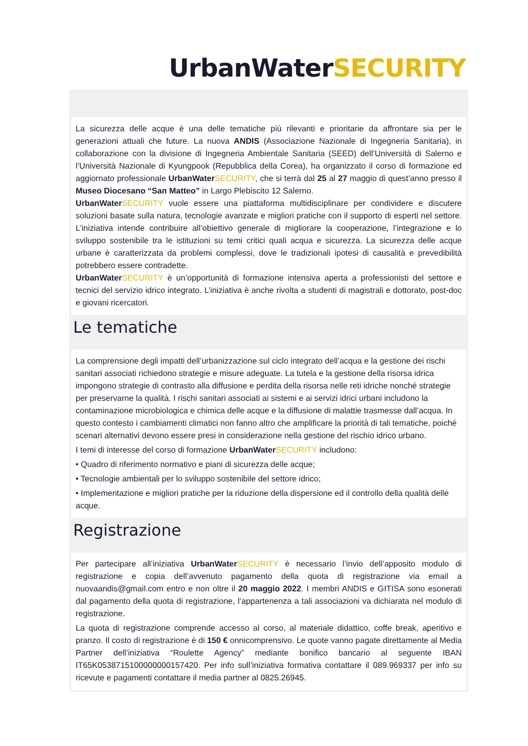UrbanWaterSECURITY
La sicurezza delle acque è una delle tematiche più rilevanti e prioritarie da affrontare sia per le generazioni attuali che future. La nuova ANDIS (Associazione Nazionale di Ingegneria Sanitaria), in collaborazione con la divisione di Ingegneria Ambientale Sanitaria (SEED) dell’Università di Salerno e l’Università Nazionale di Kyungpook (Repubblica della Corea), ha organizzato il corso di formazione ed aggiornato professionale UrbanWater SECURITY, che si terrà dal 25 al 27 maggio di quest’anno presso il Museo Diocesano “San Matteo” in Largo Plebiscito 12 Salerno.
UrbanWater SECURITY vuole essere una piattaforma multidisciplinare per condividere e discutere soluzioni basate sulla natura, tecnologie avanzate e migliori pratiche con il supporto di esperti nel settore. L’iniziativa intende contribuire all’obiettivo generale di migliorare la cooperazione, l’integrazione e lo sviluppo sostenibile tra le istituzioni su temi critici quali acqua e sicurezza. La sicurezza delle acque urbane è caratterizzata da problemi complessi, dove le tradizionali ipotesi di causalità e prevedibilità potrebbero essere contradette.
UrbanWater SECURITY è un’opportunità di formazione intensiva aperta a professionisti del settore e tecnici del servizio idrico integrato. L’iniziativa è anche rivolta a studenti di magistrali e dottorato, post-doc e giovani ricercatori.
Le tematiche
La comprensione degli impatti dell’urbanizzazione sul ciclo integrato dell’acqua e la gestione dei rischi sanitari associati richiedono strategie e misure adeguate. La tutela e la gestione della risorsa idrica impongono strategie di contrasto alla diffusione e perdita della risorsa nelle reti idriche nonché strategie per preservarne la qualità. I rischi sanitari associati ai sistemi e ai servizi idrici urbani includono la contaminazione microbiologica e chimica delle acque e la diffusione di malattie trasmesse dall’acqua. In questo contesto i cambiamenti climatici non fanno altro che amplificare la priorità di tali tematiche, poiché scenari alternativi devono essere presi in considerazione nella gestione del rischio idrico urbano.
I temi di interesse del corso di formazione UrbanWater SECURITY includono:
• Quadro di riferimento normativo e piani di sicurezza delle acque;
• Tecnologie ambientali per lo sviluppo sostenibile del settore idrico;
• Implementazione e migliori pratiche per la riduzione della dispersione ed il controllo della qualità delle acque.
Registrazione
Per partecipare all’iniziativa UrbanWater SECURITY è necessario l’invio dell’apposito modulo di registrazione e copia dell’avvenuto pagamento della quota di registrazione via email a nuovaandis@gmail.com entro e non oltre il 20 maggio 2022. I membri ANDIS e GITISA sono esonerati dal pagamento della quota di registrazione, l’appartenenza a tali associazioni va dichiarata nel modulo di registrazione.
La quota di registrazione comprende accesso al corso, al materiale didattico, coffe break, aperitivo e pranzo. Il costo di registrazione è di 150 € onnicomprensivo. Le quote vanno pagate direttamente al Media Partner dell’iniziativa “Roulette Agency” mediante bonifico bancario al seguente IBAN IT65K0538715100000000157420. Per info sull’iniziativa formativa contattare il 089.969337 per info su ricevute e pagamenti contattare il media partner al 0825.26945.